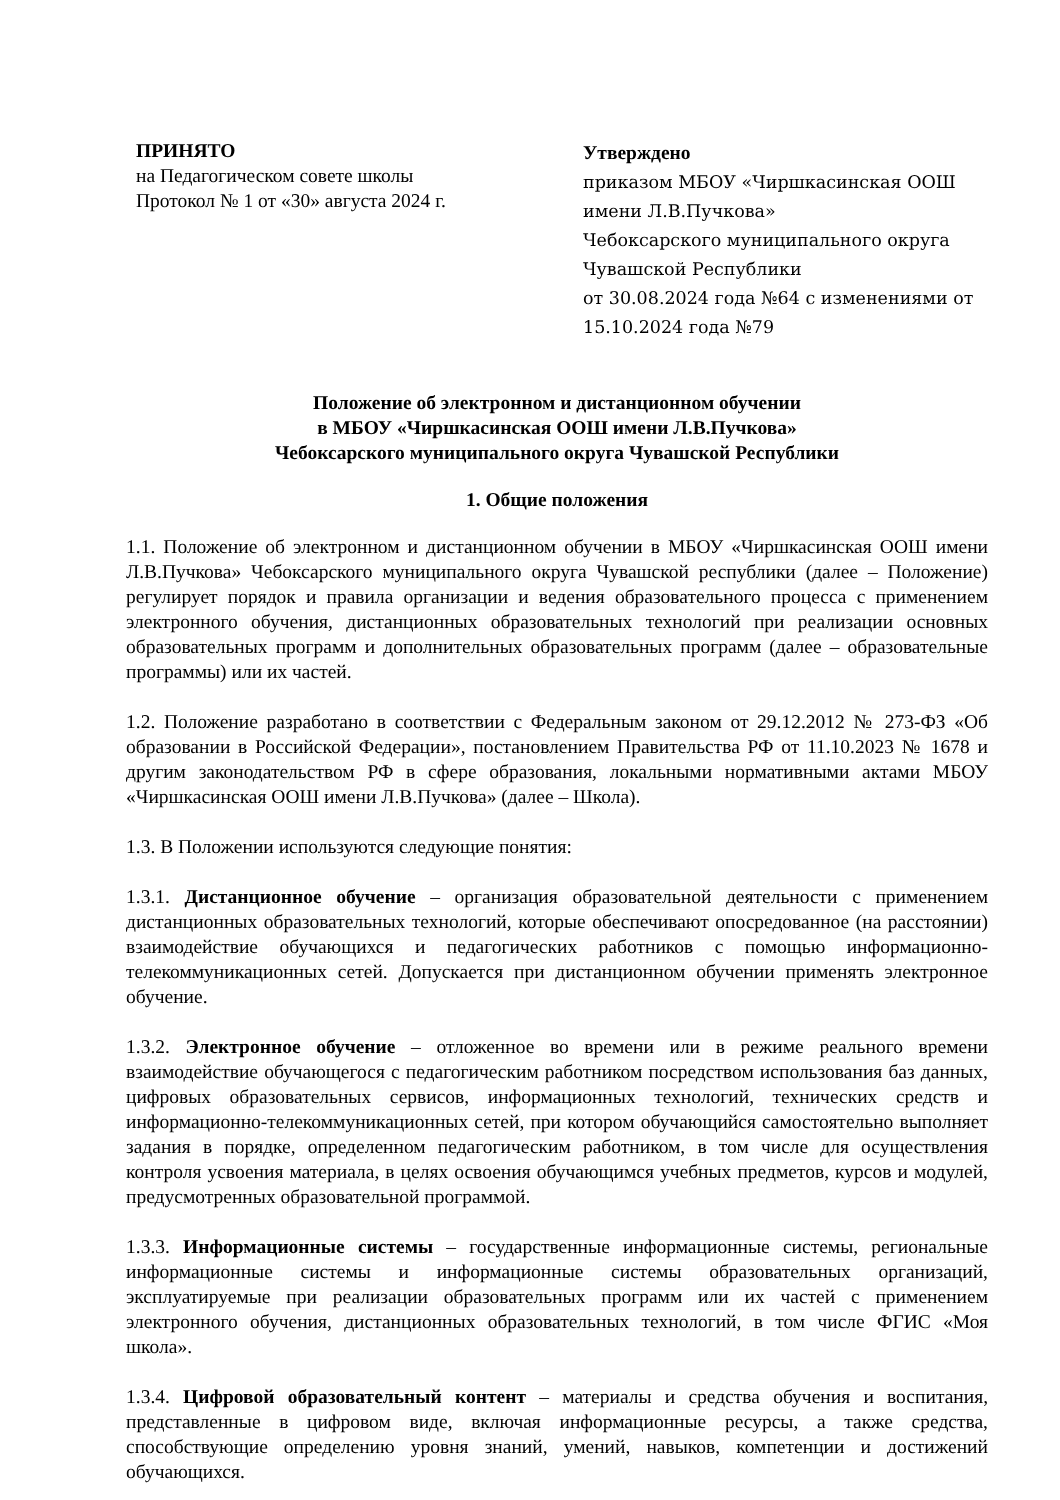ПРИНЯТО
на Педагогическом совете школы
Протокол № 1 от «30» августа 2024 г.
Утверждено
приказом МБОУ «Чиршкасинская ООШ имени Л.В.Пучкова»
Чебоксарского муниципального округа
Чувашской Республики
от 30.08.2024 года №64 с изменениями от 15.10.2024 года №79
Положение об электронном и дистанционном обучении
в МБОУ «Чиршкасинская ООШ имени Л.В.Пучкова»
Чебоксарского муниципального округа Чувашской Республики
1. Общие положения
1.1. Положение об электронном и дистанционном обучении в МБОУ «Чиршкасинская ООШ имени Л.В.Пучкова» Чебоксарского муниципального округа Чувашской республики (далее – Положение) регулирует порядок и правила организации и ведения образовательного процесса с применением электронного обучения, дистанционных образовательных технологий при реализации основных образовательных программ и дополнительных образовательных программ (далее – образовательные программы) или их частей.
1.2. Положение разработано в соответствии с Федеральным законом от 29.12.2012 № 273-ФЗ «Об образовании в Российской Федерации», постановлением Правительства РФ от 11.10.2023 № 1678 и другим законодательством РФ в сфере образования, локальными нормативными актами МБОУ «Чиршкасинская ООШ имени Л.В.Пучкова» (далее – Школа).
1.3. В Положении используются следующие понятия:
1.3.1. Дистанционное обучение – организация образовательной деятельности с применением дистанционных образовательных технологий, которые обеспечивают опосредованное (на расстоянии) взаимодействие обучающихся и педагогических работников с помощью информационно-телекоммуникационных сетей. Допускается при дистанционном обучении применять электронное обучение.
1.3.2. Электронное обучение – отложенное во времени или в режиме реального времени взаимодействие обучающегося с педагогическим работником посредством использования баз данных, цифровых образовательных сервисов, информационных технологий, технических средств и информационно-телекоммуникационных сетей, при котором обучающийся самостоятельно выполняет задания в порядке, определенном педагогическим работником, в том числе для осуществления контроля усвоения материала, в целях освоения обучающимся учебных предметов, курсов и модулей, предусмотренных образовательной программой.
1.3.3. Информационные системы – государственные информационные системы, региональные информационные системы и информационные системы образовательных организаций, эксплуатируемые при реализации образовательных программ или их частей с применением электронного обучения, дистанционных образовательных технологий, в том числе ФГИС «Моя школа».
1.3.4. Цифровой образовательный контент – материалы и средства обучения и воспитания, представленные в цифровом виде, включая информационные ресурсы, а также средства, способствующие определению уровня знаний, умений, навыков, компетенции и достижений обучающихся.